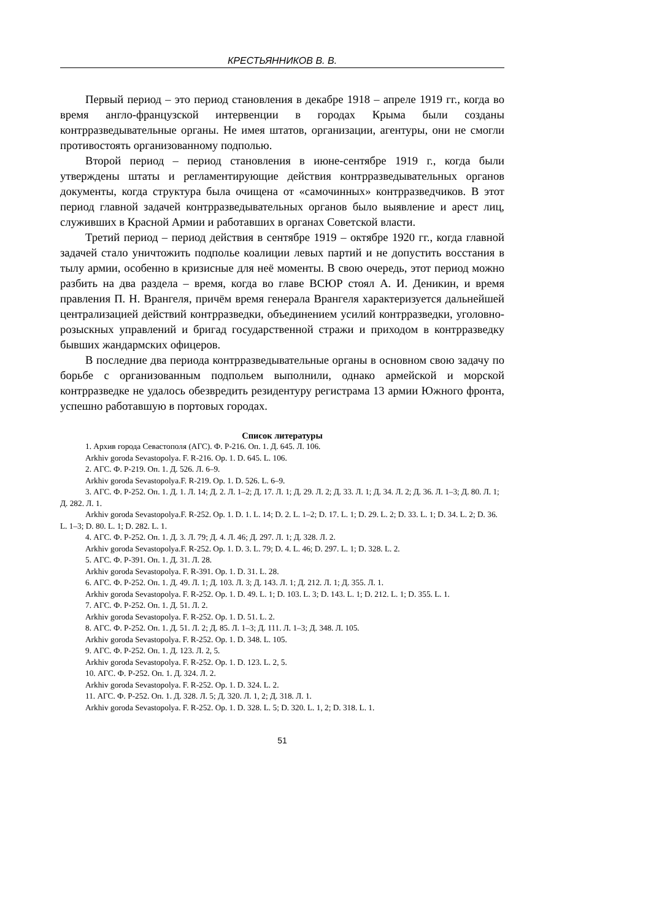КРЕСТЬЯННИКОВ В. В.
Первый период – это период становления в декабре 1918 – апреле 1919 гг., когда во время англо-французской интервенции в городах Крыма были созданы контрразведывательные органы. Не имея штатов, организации, агентуры, они не смогли противостоять организованному подполью.
Второй период – период становления в июне-сентябре 1919 г., когда были утверждены штаты и регламентирующие действия контрразведывательных органов документы, когда структура была очищена от «самочинных» контрразведчиков. В этот период главной задачей контрразведывательных органов было выявление и арест лиц, служивших в Красной Армии и работавших в органах Советской власти.
Третий период – период действия в сентябре 1919 – октябре 1920 гг., когда главной задачей стало уничтожить подполье коалиции левых партий и не допустить восстания в тылу армии, особенно в кризисные для неё моменты. В свою очередь, этот период можно разбить на два раздела – время, когда во главе ВСЮР стоял А. И. Деникин, и время правления П. Н. Врангеля, причём время генерала Врангеля характеризуется дальнейшей централизацией действий контрразведки, объединением усилий контрразведки, уголовно-розыскных управлений и бригад государственной стражи и приходом в контрразведку бывших жандармских офицеров.
В последние два периода контрразведывательные органы в основном свою задачу по борьбе с организованным подпольем выполнили, однако армейской и морской контрразведке не удалось обезвредить резидентуру регистрама 13 армии Южного фронта, успешно работавшую в портовых городах.
Список литературы
1. Архив города Севастополя (АГС). Ф. Р-216. Оп. 1. Д. 645. Л. 106.
Arkhiv goroda Sevastopolya. F. R-216. Op. 1. D. 645. L. 106.
2. АГС. Ф. Р-219. Оп. 1. Д. 526. Л. 6–9.
Arkhiv goroda Sevastopolya.F. R-219. Op. 1. D. 526. L. 6–9.
3. АГС. Ф. Р-252. Оп. 1. Д. 1. Л. 14; Д. 2. Л. 1–2; Д. 17. Л. 1; Д. 29. Л. 2; Д. 33. Л. 1; Д. 34. Л. 2; Д. 36. Л. 1–3; Д. 80. Л. 1; Д. 282. Л. 1.
Arkhiv goroda Sevastopolya.F. R-252. Op. 1. D. 1. L. 14; D. 2. L. 1–2; D. 17. L. 1; D. 29. L. 2; D. 33. L. 1; D. 34. L. 2; D. 36. L. 1–3; D. 80. L. 1; D. 282. L. 1.
4. АГС. Ф. Р-252. Оп. 1. Д. 3. Л. 79; Д. 4. Л. 46; Д. 297. Л. 1; Д. 328. Л. 2.
Arkhiv goroda Sevastopolya.F. R-252. Op. 1. D. 3. L. 79; D. 4. L. 46; D. 297. L. 1; D. 328. L. 2.
5. АГС. Ф. Р-391. Оп. 1. Д. 31. Л. 28.
Arkhiv goroda Sevastopolya. F. R-391. Op. 1. D. 31. L. 28.
6. АГС. Ф. Р-252. Оп. 1. Д. 49. Л. 1; Д. 103. Л. 3; Д. 143. Л. 1; Д. 212. Л. 1; Д. 355. Л. 1.
Arkhiv goroda Sevastopolya. F. R-252. Op. 1. D. 49. L. 1; D. 103. L. 3; D. 143. L. 1; D. 212. L. 1; D. 355. L. 1.
7. АГС. Ф. Р-252. Оп. 1. Д. 51. Л. 2.
Arkhiv goroda Sevastopolya. F. R-252. Op. 1. D. 51. L. 2.
8. АГС. Ф. Р-252. Оп. 1. Д. 51. Л. 2; Д. 85. Л. 1–3; Д. 111. Л. 1–3; Д. 348. Л. 105.
Arkhiv goroda Sevastopolya. F. R-252. Op. 1. D. 348. L. 105.
9. АГС. Ф. Р-252. Оп. 1. Д. 123. Л. 2, 5.
Arkhiv goroda Sevastopolya. F. R-252. Op. 1. D. 123. L. 2, 5.
10. АГС. Ф. Р-252. Оп. 1. Д. 324. Л. 2.
Arkhiv goroda Sevastopolya. F. R-252. Op. 1. D. 324. L. 2.
11. АГС. Ф. Р-252. Оп. 1. Д. 328. Л. 5; Д. 320. Л. 1, 2; Д. 318. Л. 1.
Arkhiv goroda Sevastopolya. F. R-252. Op. 1. D. 328. L. 5; D. 320. L. 1, 2; D. 318. L. 1.
51